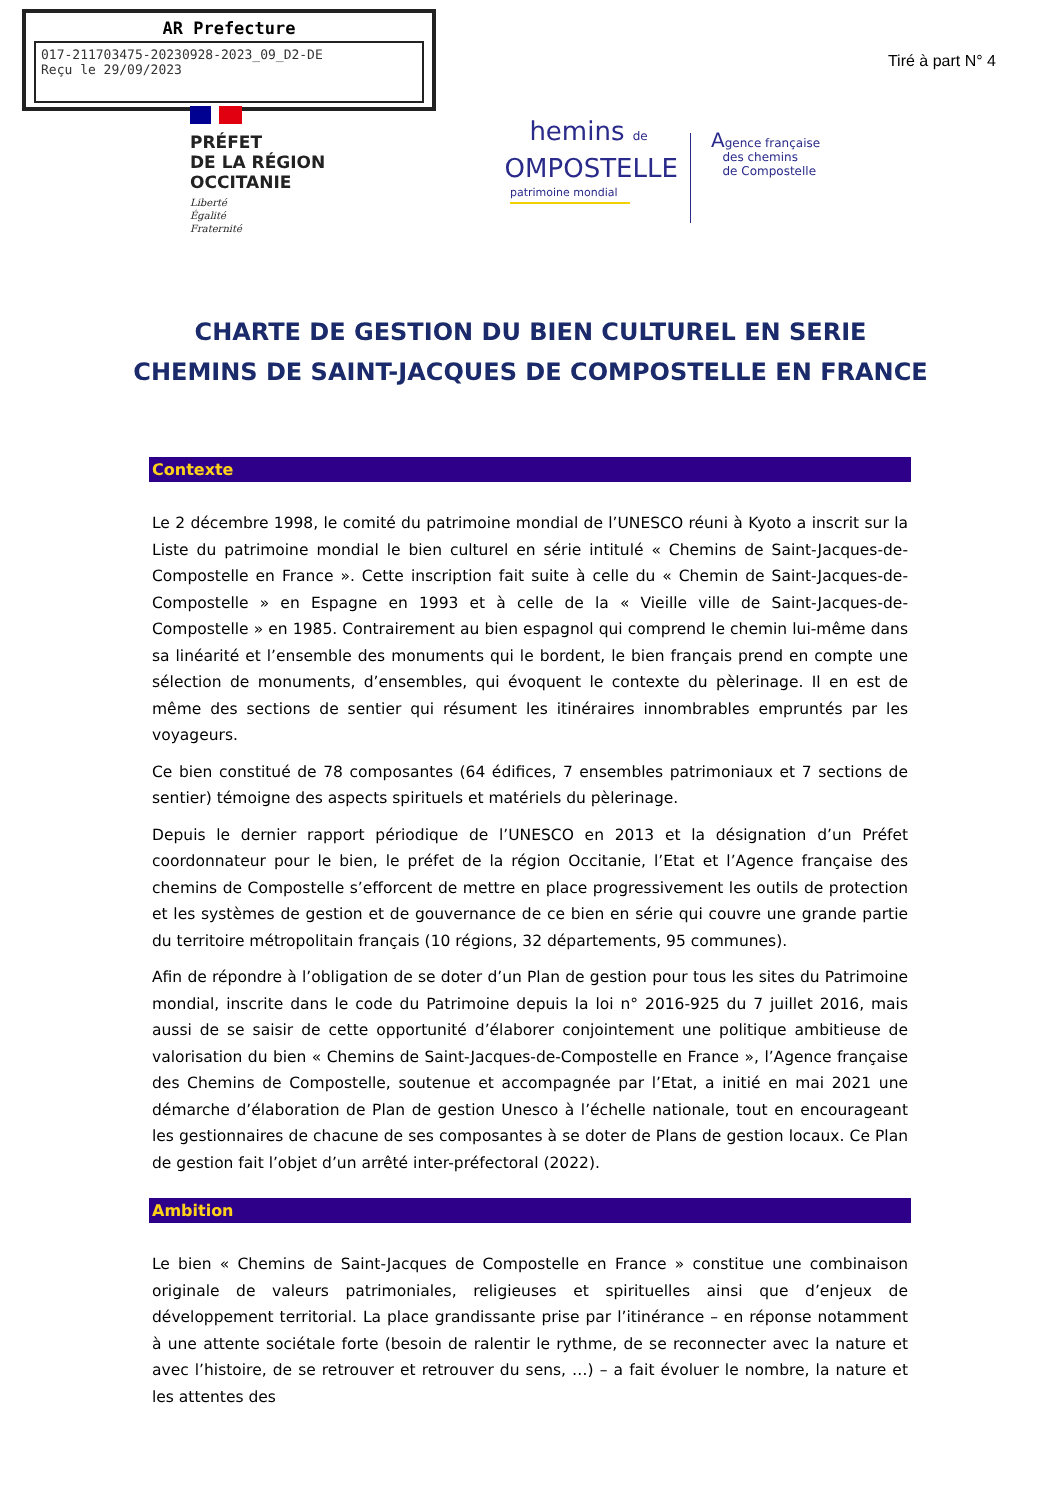AR Prefecture
017-211703475-20230928-2023_09_D2-DE
Reçu le 29/09/2023
Tiré à part N° 4
PRÉFET
DE LA RÉGION
OCCITANIE
Liberté
Égalité
Fraternité
hemins de
OMPOSTELLE
patrimoine mondial
Agence française
des chemins
de Compostelle
CHARTE DE GESTION DU BIEN CULTUREL EN SERIE
CHEMINS DE SAINT-JACQUES DE COMPOSTELLE EN FRANCE
Contexte
Le 2 décembre 1998, le comité du patrimoine mondial de l’UNESCO réuni à Kyoto a inscrit sur la Liste du patrimoine mondial le bien culturel en série intitulé « Chemins de Saint-Jacques-de-Compostelle en France ». Cette inscription fait suite à celle du « Chemin de Saint-Jacques-de-Compostelle » en Espagne en 1993 et à celle de la « Vieille ville de Saint-Jacques-de-Compostelle » en 1985. Contrairement au bien espagnol qui comprend le chemin lui-même dans sa linéarité et l’ensemble des monuments qui le bordent, le bien français prend en compte une sélection de monuments, d’ensembles, qui évoquent le contexte du pèlerinage. Il en est de même des sections de sentier qui résument les itinéraires innombrables empruntés par les voyageurs.
Ce bien constitué de 78 composantes (64 édifices, 7 ensembles patrimoniaux et 7 sections de sentier) témoigne des aspects spirituels et matériels du pèlerinage.
Depuis le dernier rapport périodique de l’UNESCO en 2013 et la désignation d’un Préfet coordonnateur pour le bien, le préfet de la région Occitanie, l’Etat et l’Agence française des chemins de Compostelle s’efforcent de mettre en place progressivement les outils de protection et les systèmes de gestion et de gouvernance de ce bien en série qui couvre une grande partie du territoire métropolitain français (10 régions, 32 départements, 95 communes).
Afin de répondre à l’obligation de se doter d’un Plan de gestion pour tous les sites du Patrimoine mondial, inscrite dans le code du Patrimoine depuis la loi n° 2016-925 du 7 juillet 2016, mais aussi de se saisir de cette opportunité d’élaborer conjointement une politique ambitieuse de valorisation du bien « Chemins de Saint-Jacques-de-Compostelle en France », l’Agence française des Chemins de Compostelle, soutenue et accompagnée par l’Etat, a initié en mai 2021 une démarche d’élaboration de Plan de gestion Unesco à l’échelle nationale, tout en encourageant les gestionnaires de chacune de ses composantes à se doter de Plans de gestion locaux. Ce Plan de gestion fait l’objet d’un arrêté inter-préfectoral (2022).
Ambition
Le bien « Chemins de Saint-Jacques de Compostelle en France » constitue une combinaison originale de valeurs patrimoniales, religieuses et spirituelles ainsi que d’enjeux de développement territorial. La place grandissante prise par l’itinérance – en réponse notamment à une attente sociétale forte (besoin de ralentir le rythme, de se reconnecter avec la nature et avec l’histoire, de se retrouver et retrouver du sens, …) – a fait évoluer le nombre, la nature et les attentes des